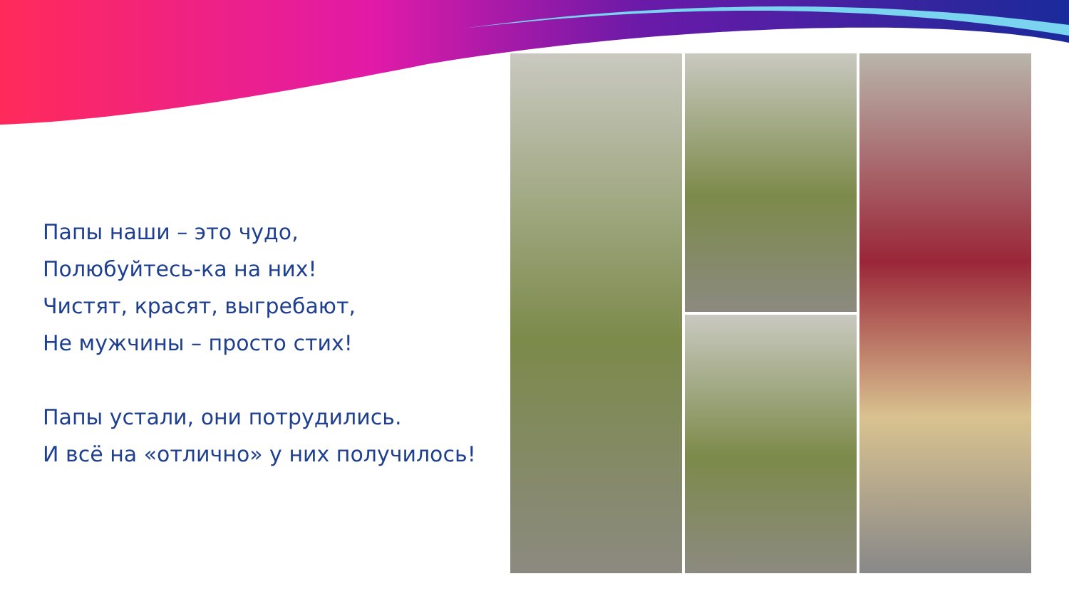Папы наши – это чудо,
Полюбуйтесь-ка на них!
Чистят, красят, выгребают,
Не мужчины – просто стих!
Папы устали, они потрудились.
И всё на «отлично» у них получилось!